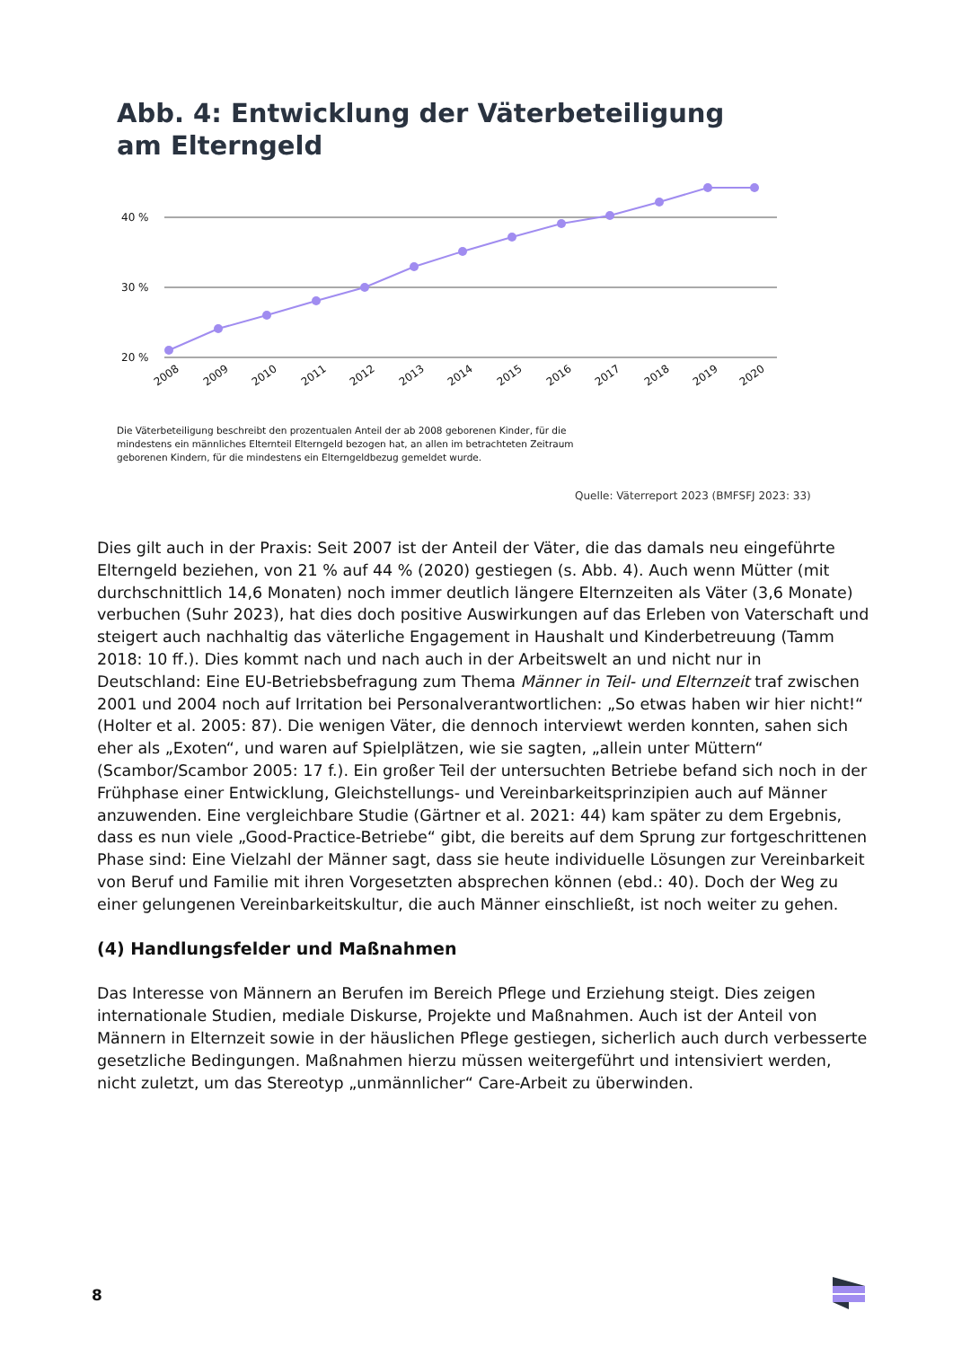Abb. 4: Entwicklung der Väterbeteiligung
am Elterngeld
40 %
30 %
20 %
2008
2009
2010
2011
2012
2013
2014
2015
2016
2017
2018
2019
2020
Die Väterbeteiligung beschreibt den prozentualen Anteil der ab 2008 geborenen Kinder, für die mindestens ein männliches Elternteil Elterngeld bezogen hat, an allen im betrachteten Zeitraum geborenen Kindern, für die mindestens ein Elterngeldbezug gemeldet wurde.
Quelle: Väterreport 2023 (BMFSFJ 2023: 33)
Dies gilt auch in der Praxis: Seit 2007 ist der Anteil der Väter, die das damals neu eingeführte Elterngeld beziehen, von 21 % auf 44 % (2020) gestiegen (s. Abb. 4). Auch wenn Mütter (mit durchschnittlich 14,6 Monaten) noch immer deutlich längere Elternzeiten als Väter (3,6 Monate) verbuchen (Suhr 2023), hat dies doch positive Auswirkungen auf das Erleben von Vaterschaft und steigert auch nachhaltig das väterliche Engagement in Haushalt und Kinderbetreuung (Tamm 2018: 10 ff.). Dies kommt nach und nach auch in der Arbeitswelt an und nicht nur in Deutschland: Eine EU-Betriebsbefragung zum Thema Männer in Teil- und Elternzeit traf zwischen 2001 und 2004 noch auf Irritation bei Personalverantwortlichen: „So etwas haben wir hier nicht!“ (Holter et al. 2005: 87). Die wenigen Väter, die dennoch interviewt werden konnten, sahen sich eher als „Exoten“, und waren auf Spielplätzen, wie sie sagten, „allein unter Müttern“ (Scambor/Scambor 2005: 17 f.). Ein großer Teil der untersuchten Betriebe befand sich noch in der Frühphase einer Entwicklung, Gleichstellungs- und Vereinbarkeitsprinzipien auch auf Männer anzuwenden. Eine vergleichbare Studie (Gärtner et al. 2021: 44) kam später zu dem Ergebnis, dass es nun viele „Good-Practice-Betriebe“ gibt, die bereits auf dem Sprung zur fortgeschrittenen Phase sind: Eine Vielzahl der Männer sagt, dass sie heute individuelle Lösungen zur Vereinbarkeit von Beruf und Familie mit ihren Vorgesetzten absprechen können (ebd.: 40). Doch der Weg zu einer gelungenen Vereinbarkeitskultur, die auch Männer einschließt, ist noch weiter zu gehen.
(4) Handlungsfelder und Maßnahmen
Das Interesse von Männern an Berufen im Bereich Pflege und Erziehung steigt. Dies zeigen internationale Studien, mediale Diskurse, Projekte und Maßnahmen. Auch ist der Anteil von Männern in Elternzeit sowie in der häuslichen Pflege gestiegen, sicherlich auch durch verbesserte gesetzliche Bedingungen. Maßnahmen hierzu müssen weitergeführt und intensiviert werden, nicht zuletzt, um das Stereotyp „unmännlicher“ Care-Arbeit zu überwinden.
8